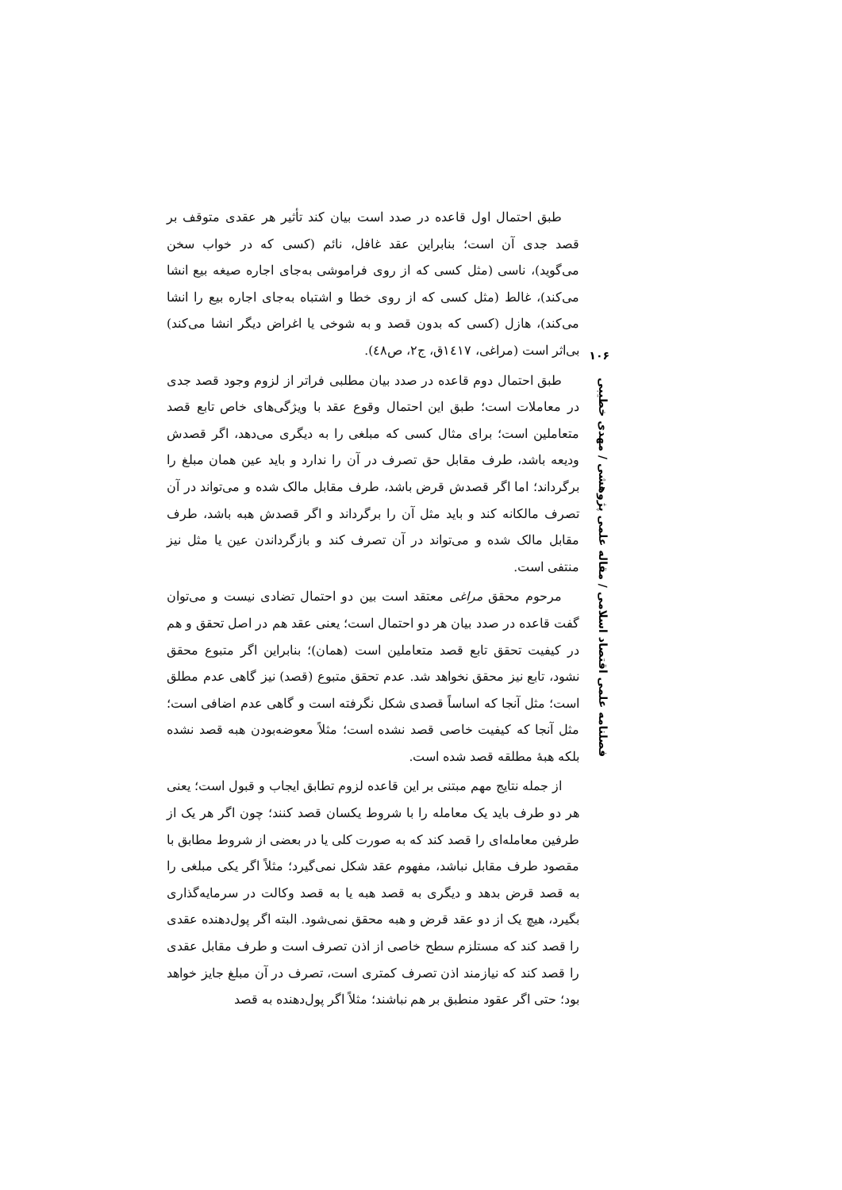۱۰۶
فصلنامه علمی اقتصاد اسلامی / مقاله علمی پژوهشی / مهدی خطیبی
طبق احتمال اول قاعده در صدد است بیان کند تأثیر هر عقدی متوقف بر قصد جدی آن است؛ بنابراین عقد غافل، نائم (کسی که در خواب سخن می‌گوید)، ناسی (مثل کسی که از روی فراموشی به‌جای اجاره صیغه بیع انشا می‌کند)، غالط (مثل کسی که از روی خطا و اشتباه به‌جای اجاره بیع را انشا می‌کند)، هازل (کسی که بدون قصد و به شوخی یا اغراض دیگر انشا می‌کند) بی‌اثر است (مراغی، ۱٤۱۷ق، ج۲، ص٤۸).
طبق احتمال دوم قاعده در صدد بیان مطلبی فراتر از لزوم وجود قصد جدی در معاملات است؛ طبق این احتمال وقوع عقد با ویژگی‌های خاص تابع قصد متعاملین است؛ برای مثال کسی که مبلغی را به دیگری می‌دهد، اگر قصدش ودیعه باشد، طرف مقابل حق تصرف در آن را ندارد و باید عین همان مبلغ را برگرداند؛ اما اگر قصدش قرض باشد، طرف مقابل مالک شده و می‌تواند در آن تصرف مالکانه کند و باید مثل آن را برگرداند و اگر قصدش هبه باشد، طرف مقابل مالک شده و می‌تواند در آن تصرف کند و بازگرداندن عین یا مثل نیز منتفی است.
مرحوم محقق مراغی معتقد است بین دو احتمال تضادی نیست و می‌توان گفت قاعده در صدد بیان هر دو احتمال است؛ یعنی عقد هم در اصل تحقق و هم در کیفیت تحقق تابع قصد متعاملین است (همان)؛ بنابراین اگر متبوع محقق نشود، تابع نیز محقق نخواهد شد. عدم تحقق متبوع (قصد) نیز گاهی عدم مطلق است؛ مثل آنجا که اساساً قصدی شکل نگرفته است و گاهی عدم اضافی است؛ مثل آنجا که کیفیت خاصی قصد نشده است؛ مثلاً معوضه‌بودن هبه قصد نشده بلکه هبهٔ مطلقه قصد شده است.
از جمله نتایج مهم مبتنی بر این قاعده لزوم تطابق ایجاب و قبول است؛ یعنی هر دو طرف باید یک معامله را با شروط یکسان قصد کنند؛ چون اگر هر یک از طرفین معامله‌ای را قصد کند که به صورت کلی یا در بعضی از شروط مطابق با مقصود طرف مقابل نباشد، مفهوم عقد شکل نمی‌گیرد؛ مثلاً اگر یکی مبلغی را به قصد قرض بدهد و دیگری به قصد هبه یا به قصد وکالت در سرمایه‌گذاری بگیرد، هیچ یک از دو عقد قرض و هبه محقق نمی‌شود. البته اگر پول‌دهنده عقدی را قصد کند که مستلزم سطح خاصی از اذن تصرف است و طرف مقابل عقدی را قصد کند که نیازمند اذن تصرف کمتری است، تصرف در آن مبلغ جایز خواهد بود؛ حتی اگر عقود منطبق بر هم نباشند؛ مثلاً اگر پول‌دهنده به قصد